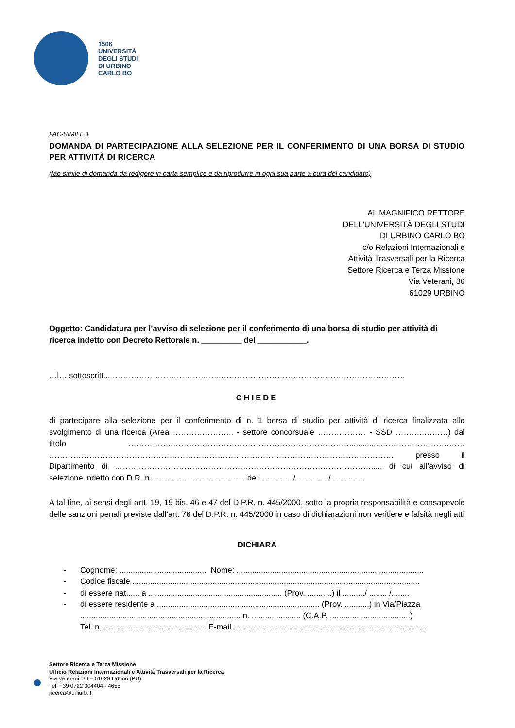1506
UNIVERSITÀ
DEGLI STUDI
DI URBINO
CARLO BO
FAC-SIMILE 1
DOMANDA DI PARTECIPAZIONE ALLA SELEZIONE PER IL CONFERIMENTO DI UNA BORSA DI STUDIO PER ATTIVITÀ DI RICERCA
(fac-simile di domanda da redigere in carta semplice e da riprodurre in ogni sua parte a cura del candidato)
AL MAGNIFICO RETTORE
DELL'UNIVERSITÀ DEGLI STUDI
DI URBINO CARLO BO
c/o Relazioni Internazionali e
Attività Trasversali per la Ricerca
Settore Ricerca e Terza Missione
Via Veterani, 36
61029 URBINO
Oggetto: Candidatura per l’avviso di selezione per il conferimento di una borsa di studio per attività di ricerca indetto con Decreto Rettorale n. _________ del ___________.
…l… sottoscritt... …………………………………..……………………………………………………………
CHIEDE
di partecipare alla selezione per il conferimento di n. 1 borsa di studio per attività di ricerca finalizzata allo svolgimento di una ricerca (Area ………………….. - settore concorsuale ……………… - SSD ………..………) dal titolo ……………..…………………………………………………………...............…………………….…… ………………………………………………………………………………………………………………… presso il Dipartimento di ……………………………………………………………………………………..... di cui all’avviso di selezione indetto con D.R. n. …………………………..... del ………..../………..../………....
A tal fine, ai sensi degli artt. 19, 19 bis, 46 e 47 del D.P.R. n. 445/2000, sotto la propria responsabilità e consapevole delle sanzioni penali previste dall’art. 76 del D.P.R. n. 445/2000 in caso di dichiarazioni non veritiere e falsità negli atti
DICHIARA
- Cognome: ....................................... Nome: ....................................................................................
- Codice fiscale .................................................................................................................................
- di essere nat...... a ............................................................ (Prov. ...........) il ........../ ........ /........
- di essere residente a ......................................................................... (Prov. ...........) in Via/Piazza
........................................................................ n. ...................... (C.A.P. ....................................)
Tel. n. .............................................. E-mail ......................................................................................
Settore Ricerca e Terza Missione
Ufficio Relazioni Internazionali e Attività Trasversali per la Ricerca
Via Veterani, 36 – 61029 Urbino (PU)
Tel. +39 0722 304404 - 4655
ricerca@uniurb.it